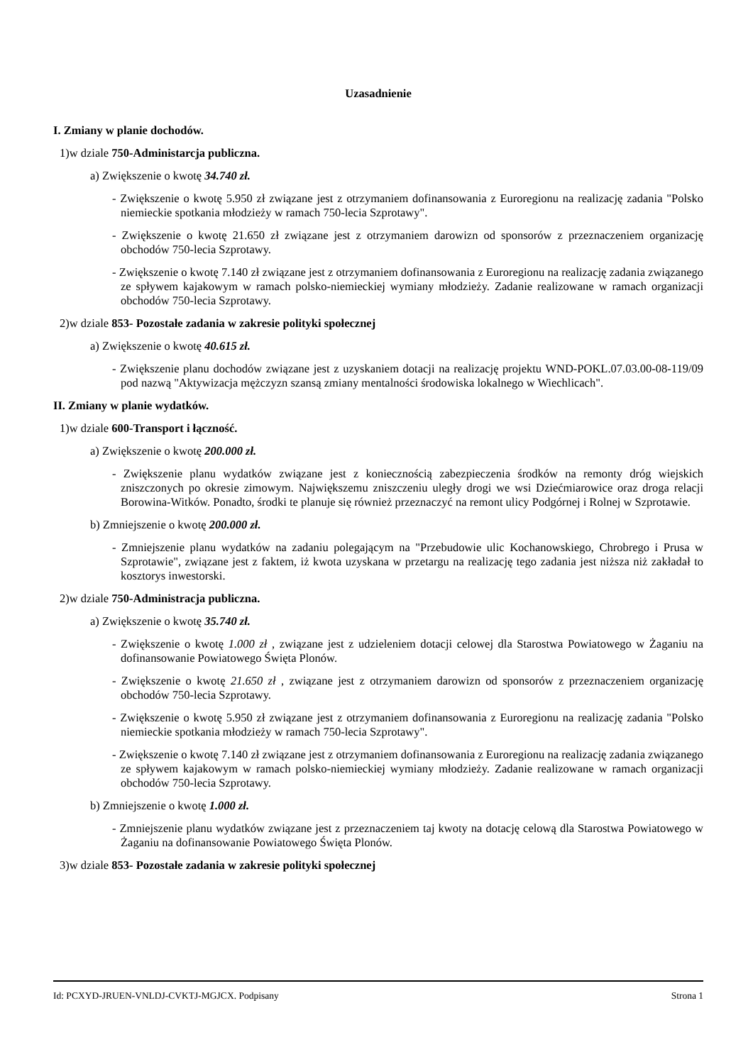Uzasadnienie
I. Zmiany w planie dochodów.
1)w dziale 750-Administarcja publiczna.
a) Zwiększenie o kwotę 34.740 zł.
- Zwiększenie o kwotę 5.950 zł związane jest z otrzymaniem dofinansowania z Euroregionu na realizację zadania "Polsko niemieckie spotkania młodzieży w ramach 750-lecia Szprotawy".
- Zwiększenie o kwotę 21.650 zł związane jest z otrzymaniem darowizn od sponsorów z przeznaczeniem organizację obchodów 750-lecia Szprotawy.
- Zwiększenie o kwotę 7.140 zł związane jest z otrzymaniem dofinansowania z Euroregionu na realizację zadania związanego ze spływem kajakowym w ramach polsko-niemieckiej wymiany młodzieży. Zadanie realizowane w ramach organizacji obchodów 750-lecia Szprotawy.
2)w dziale 853- Pozostałe zadania w zakresie polityki społecznej
a) Zwiększenie o kwotę 40.615 zł.
- Zwiększenie planu dochodów związane jest z uzyskaniem dotacji na realizację projektu WND-POKL.07.03.00-08-119/09 pod nazwą "Aktywizacja mężczyzn szansą zmiany mentalności środowiska lokalnego w Wiechlicach".
II. Zmiany w planie wydatków.
1)w dziale 600-Transport i łączność.
a) Zwiększenie o kwotę 200.000 zł.
- Zwiększenie planu wydatków związane jest z koniecznością zabezpieczenia środków na remonty dróg wiejskich zniszczonych po okresie zimowym. Największemu zniszczeniu uległy drogi we wsi Dziećmiarowice oraz droga relacji Borowina-Witków. Ponadto, środki te planuje się również przeznaczyć na remont ulicy Podgórnej i Rolnej w Szprotawie.
b) Zmniejszenie o kwotę 200.000 zł.
- Zmniejszenie planu wydatków na zadaniu polegającym na "Przebudowie ulic Kochanowskiego, Chrobrego i Prusa w Szprotawie", związane jest z faktem, iż kwota uzyskana w przetargu na realizację tego zadania jest niższa niż zakładał to kosztorys inwestorski.
2)w dziale 750-Administracja publiczna.
a) Zwiększenie o kwotę 35.740 zł.
- Zwiększenie o kwotę 1.000 zł , związane jest z udzieleniem dotacji celowej dla Starostwa Powiatowego w Żaganiu na dofinansowanie Powiatowego Święta Plonów.
- Zwiększenie o kwotę 21.650 zł , związane jest z otrzymaniem darowizn od sponsorów z przeznaczeniem organizację obchodów 750-lecia Szprotawy.
- Zwiększenie o kwotę 5.950 zł związane jest z otrzymaniem dofinansowania z Euroregionu na realizację zadania "Polsko niemieckie spotkania młodzieży w ramach 750-lecia Szprotawy".
- Zwiększenie o kwotę 7.140 zł związane jest z otrzymaniem dofinansowania z Euroregionu na realizację zadania związanego ze spływem kajakowym w ramach polsko-niemieckiej wymiany młodzieży. Zadanie realizowane w ramach organizacji obchodów 750-lecia Szprotawy.
b) Zmniejszenie o kwotę 1.000 zł.
- Zmniejszenie planu wydatków związane jest z przeznaczeniem taj kwoty na dotację celową dla Starostwa Powiatowego w Żaganiu na dofinansowanie Powiatowego Święta Plonów.
3)w dziale 853- Pozostałe zadania w zakresie polityki społecznej
Id: PCXYD-JRUEN-VNLDJ-CVKTJ-MGJCX. Podpisany Strona 1